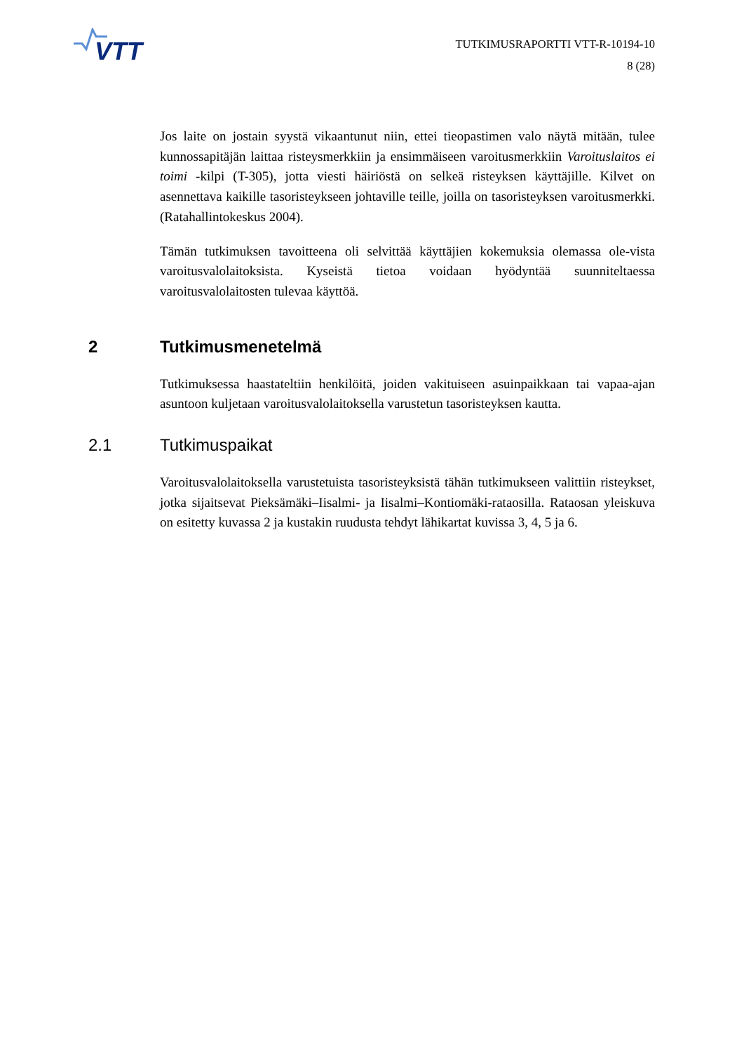VTT
TUTKIMUSRAPORTTI VTT-R-10194-10
8 (28)
Jos laite on jostain syystä vikaantunut niin, ettei tieopastimen valo näytä mitään, tulee kunnossapitäjän laittaa risteysmerkkiin ja ensimmäiseen varoitusmerkkiin Varoituslaitos ei toimi -kilpi (T-305), jotta viesti häiriöstä on selkeä risteyksen käyttäjille. Kilvet on asennettava kaikille tasoristeykseen johtaville teille, joilla on tasoristeyksen varoitusmerkki. (Ratahallintokeskus 2004).
Tämän tutkimuksen tavoitteena oli selvittää käyttäjien kokemuksia olemassa ole-vista varoitusvalolaitoksista. Kyseistä tietoa voidaan hyödyntää suunniteltaessa varoitusvalolaitosten tulevaa käyttöä.
2 Tutkimusmenetelmä
Tutkimuksessa haastateltiin henkilöitä, joiden vakituiseen asuinpaikkaan tai vapaa-ajan asuntoon kuljetaan varoitusvalolaitoksella varustetun tasoristeyksen kautta.
2.1 Tutkimuspaikat
Varoitusvalolaitoksella varustetuista tasoristeyksistä tähän tutkimukseen valittiin risteykset, jotka sijaitsevat Pieksämäki–Iisalmi- ja Iisalmi–Kontiomäki-rataosilla. Rataosan yleiskuva on esitetty kuvassa 2 ja kustakin ruudusta tehdyt lähikartat kuvissa 3, 4, 5 ja 6.